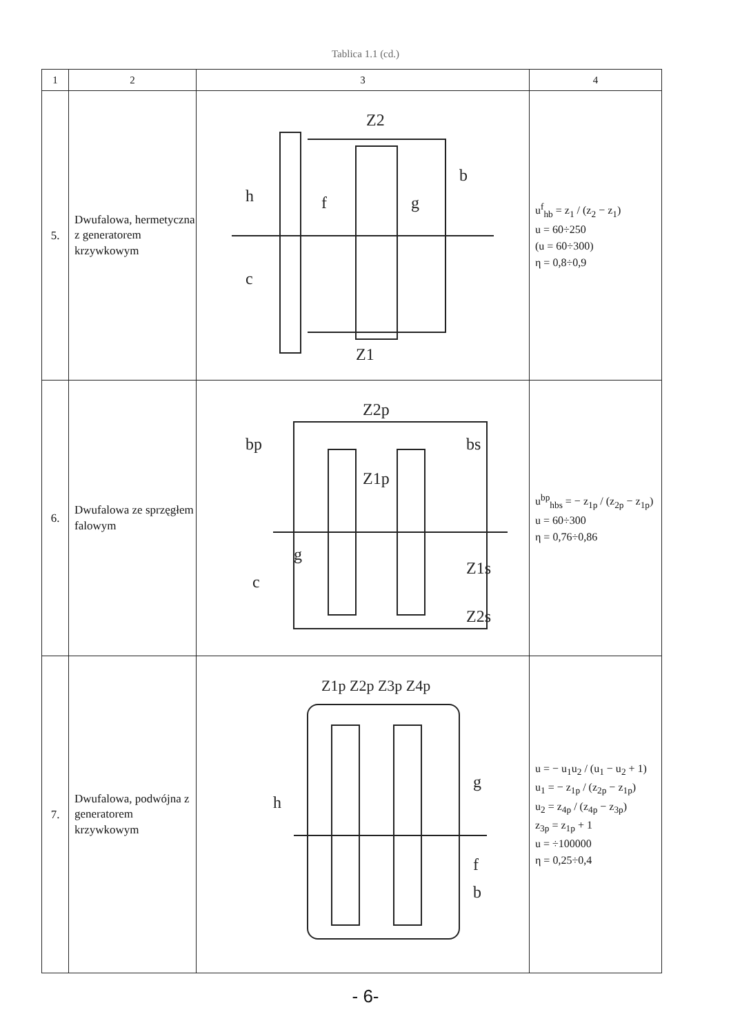Tablica 1.1 (cd.)
| 1 | 2 | 3 | 4 |
| --- | --- | --- | --- |
| 5. | Dwufalowa, hermetyczna z generatorem krzywkowym | Z2 b h g f c Z1 | u<sup>f</sup><sub>hb</sub> = z<sub>1</sub> / (z<sub>2</sub> − z<sub>1</sub>) u = 60÷250 (u = 60÷300) η = 0,8÷0,9 |
| 6. | Dwufalowa ze sprzęgłem falowym | Z2p bp bs Z1p g c Z1s Z2s | u<sup>bp</sup><sub>hbs</sub> = − z<sub>1p</sub> / (z<sub>2p</sub> − z<sub>1p</sub>) u = 60÷300 η = 0,76÷0,86 |
| 7. | Dwufalowa, podwójna z generatorem krzywkowym | Z1p Z2p Z3p Z4p h g f b | u = − u<sub>1</sub>u<sub>2</sub> / (u<sub>1</sub> − u<sub>2</sub> + 1) u<sub>1</sub> = − z<sub>1p</sub> / (z<sub>2p</sub> − z<sub>1p</sub>) u<sub>2</sub> = z<sub>4p</sub> / (z<sub>4p</sub> − z<sub>3p</sub>) z<sub>3p</sub> = z<sub>1p</sub> + 1 u = ÷100000 η = 0,25÷0,4 |
- 6-